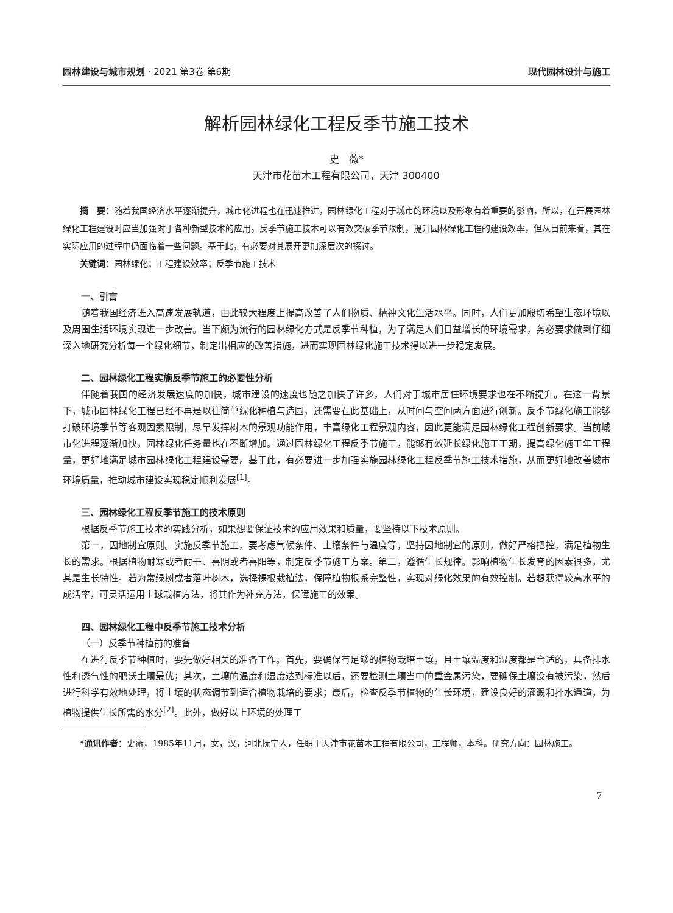园林建设与城市规划 · 2021 第3卷 第6期 现代园林设计与施工
解析园林绿化工程反季节施工技术
史　薇*
天津市花苗木工程有限公司，天津 300400
摘　要：随着我国经济水平逐渐提升，城市化进程也在迅速推进，园林绿化工程对于城市的环境以及形象有着重要的影响，所以，在开展园林绿化工程建设时应当加强对于各种新型技术的应用。反季节施工技术可以有效突破季节限制，提升园林绿化工程的建设效率，但从目前来看，其在实际应用的过程中仍面临着一些问题。基于此，有必要对其展开更加深层次的探讨。
关键词：园林绿化；工程建设效率；反季节施工技术
一、引言
随着我国经济进入高速发展轨道，由此较大程度上提高改善了人们物质、精神文化生活水平。同时，人们更加殷切希望生态环境以及周围生活环境实现进一步改善。当下颇为流行的园林绿化方式是反季节种植，为了满足人们日益增长的环境需求，务必要求做到仔细深入地研究分析每一个绿化细节，制定出相应的改善措施，进而实现园林绿化施工技术得以进一步稳定发展。
二、园林绿化工程实施反季节施工的必要性分析
伴随着我国的经济发展速度的加快，城市建设的速度也随之加快了许多，人们对于城市居住环境要求也在不断提升。在这一背景下，城市园林绿化工程已经不再是以往简单绿化种植与造园，还需要在此基础上，从时间与空间两方面进行创新。反季节绿化施工能够打破环境季节等客观因素限制，尽早发挥树木的景观功能作用，丰富绿化工程景观内容，因此更能满足园林绿化工程创新要求。当前城市化进程逐渐加快，园林绿化任务量也在不断增加。通过园林绿化工程反季节施工，能够有效延长绿化施工工期，提高绿化施工年工程量，更好地满足城市园林绿化工程建设需要。基于此，有必要进一步加强实施园林绿化工程反季节施工技术措施，从而更好地改善城市环境质量，推动城市建设实现稳定顺利发展<sup>[1]</sup>。
三、园林绿化工程反季节施工的技术原则
根据反季节施工技术的实践分析，如果想要保证技术的应用效果和质量，要坚持以下技术原则。
第一，因地制宜原则。实施反季节施工，要考虑气候条件、土壤条件与温度等，坚持因地制宜的原则，做好严格把控，满足植物生长的需求。根据植物耐寒或者耐干、喜阴或者喜阳等，制定反季节施工方案。第二，遵循生长规律。影响植物生长发育的因素很多，尤其是生长特性。若为常绿树或者落叶树木，选择裸根栽植法，保障植物根系完整性，实现对绿化效果的有效控制。若想获得较高水平的成活率，可灵活运用土球栽植方法，将其作为补充方法，保障施工的效果。
四、园林绿化工程中反季节施工技术分析
（一）反季节种植前的准备
在进行反季节种植时，要先做好相关的准备工作。首先，要确保有足够的植物栽培土壤，且土壤温度和湿度都是合适的，具备排水性和透气性的肥沃土壤最优；其次，土壤的温度和湿度达到标准以后，还要检测土壤当中的重金属污染，要确保土壤没有被污染，然后进行科学有效地处理，将土壤的状态调节到适合植物栽培的要求；最后，检查反季节植物的生长环境，建设良好的灌溉和排水通道，为植物提供生长所需的水分<sup>[2]</sup>。此外，做好以上环境的处理工
*通讯作者：史薇，1985年11月，女，汉，河北抚宁人，任职于天津市花苗木工程有限公司，工程师，本科。研究方向：园林施工。
7